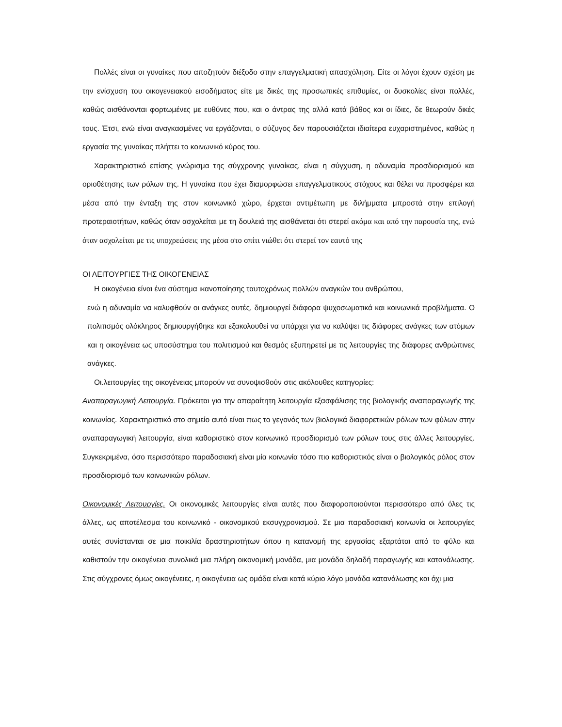Πολλές είναι οι γυναίκες που αποζητούν διέξοδο στην επαγγελματική απασχόληση. Είτε οι λόγοι έχουν σχέση με την ενίσχυση του οικογενειακού εισοδήματος είτε με δικές της προσωπικές επιθυμίες, οι δυσκολίες είναι πολλές, καθώς αισθάνονται φορτωμένες με ευθύνες που, και ο άντρας της αλλά κατά βάθος και οι ίδιες, δε θεωρούν δικές τους. Έτσι, ενώ είναι αναγκασμένες να εργάζονται, ο σύζυγος δεν παρουσιάζεται ιδιαίτερα ευχαριστημένος, καθώς η εργασία της γυναίκας πλήττει το κοινωνικό κύρος του.
Χαρακτηριστικό επίσης γνώρισμα της σύγχρονης γυναίκας, είναι η σύγχυση, η αδυναμία προσδιορισμού και οριοθέτησης των ρόλων της. Η γυναίκα που έχει διαμορφώσει επαγγελματικούς στόχους και θέλει να προσφέρει και μέσα από την ένταξη της στον κοινωνικό χώρο, έρχεται αντιμέτωπη με διλήμματα μπροστά στην επιλογή προτεραιοτήτων, καθώς όταν ασχολείται με τη δουλειά της αισθάνεται ότι στερεί ακόμα και από την παρουσία της, ενώ όταν ασχολείται με τις υποχρεώσεις της μέσα στο σπίτι νιώθει ότι στερεί τον εαυτό της
ΟΙ ΛΕΙΤΟΥΡΓΙΕΣ ΤΗΣ ΟΙΚΟΓΕΝΕΙΑΣ
Η οικογένεια είναι ένα σύστημα ικανοποίησης ταυτοχρόνως πολλών αναγκών του ανθρώπου,
ενώ η αδυναμία να καλυφθούν οι ανάγκες αυτές, δημιουργεί διάφορα ψυχοσωματικά και κοινωνικά προβλήματα. Ο πολιτισμός ολόκληρος δημιουργήθηκε και εξακολουθεί να υπάρχει για να καλύψει τις διάφορες ανάγκες των ατόμων και η οικογένεια ως υποσύστημα του πολιτισμού και θεσμός εξυπηρετεί με τις λειτουργίες της διάφορες ανθρώπινες ανάγκες.
Οι.λειτουργίες της οικογένειας μπορούν να συνοψισθούν στις ακόλουθες κατηγορίες:
Αναπαραγωγική Λειτουργία. Πρόκειται για την απαραίτητη λειτουργία εξασφάλισης της βιολογικής αναπαραγωγής της κοινωνίας. Χαρακτηριστικό στο σημείο αυτό είναι πως το γεγονός των βιολογικά διαφορετικών ρόλων των φύλων στην αναπαραγωγική λειτουργία, είναι καθοριστικό στον κοινωνικό προσδιορισμό των ρόλων τους στις άλλες λειτουργίες. Συγκεκριμένα, όσο περισσότερο παραδοσιακή είναι μία κοινωνία τόσο πιο καθοριστικός είναι ο βιολογικός ρόλος στον προσδιορισμό των κοινωνικών ρόλων.
Οικονομικές Λειτουργίες. Οι οικονομικές λειτουργίες είναι αυτές που διαφοροποιούνται περισσότερο από όλες τις άλλες, ως αποτέλεσμα του κοινωνικό - οικονομικού εκσυγχρονισμού. Σε μια παραδοσιακή κοινωνία οι λειτουργίες αυτές συνίστανται σε μια ποικιλία δραστηριοτήτων όπου η κατανομή της εργασίας εξαρτάται από το φύλο και καθιστούν την οικογένεια συνολικά μια πλήρη οικονομική μονάδα, μια μονάδα δηλαδή παραγωγής και κατανάλωσης. Στις σύγχρονες όμως οικογένειες, η οικογένεια ως ομάδα είναι κατά κύριο λόγο μονάδα κατανάλωσης και όχι μια